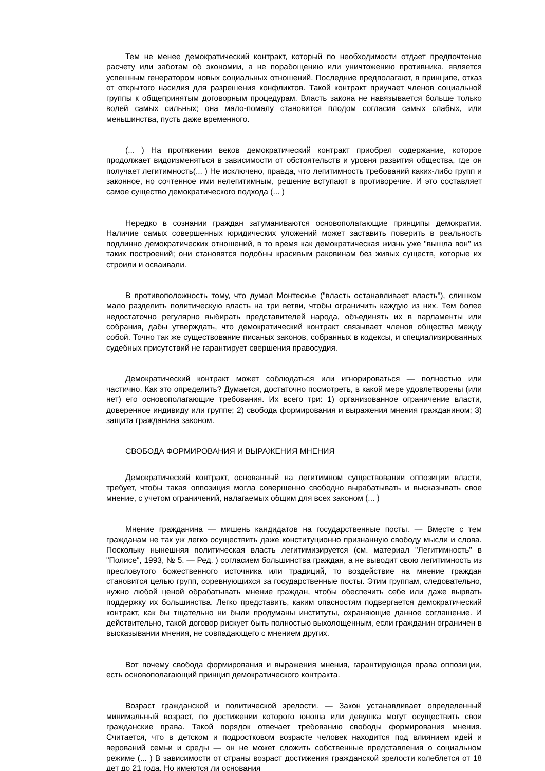Тем не менее демократический контракт, который по необходимости отдает предпочтение расчету или заботам об экономии, а не порабощению или уничтожению противника, является успешным генератором новых социальных отношений. Последние предполагают, в принципе, отказ от открытого насилия для разрешения конфликтов. Такой контракт приучает членов социальной группы к общепринятым договорным процедурам. Власть закона не навязывается больше только волей самых сильных; она мало-помалу становится плодом согласия самых слабых, или меньшинства, пусть даже временного.
(... ) На протяжении веков демократический контракт приобрел содержание, которое продолжает видоизменяться в зависимости от обстоятельств и уровня развития общества, где он получает легитимность(... ) Не исключено, правда, что легитимность требований каких-либо групп и законное, но сочтенное ими нелегитимным, решение вступают в противоречие. И это составляет самое существо демократического подхода (... )
Нередко в сознании граждан затуманиваются основополагающие принципы демократии. Наличие самых совершенных юридических уложений может заставить поверить в реальность подлинно демократических отношений, в то время как демократическая жизнь уже "вышла вон" из таких построений; они становятся подобны красивым раковинам без живых существ, которые их строили и осваивали.
В противоположность тому, что думал Монтескье ("власть останавливает власть"), слишком мало разделить политическую власть на три ветви, чтобы ограничить каждую из них. Тем более недостаточно регулярно выбирать представителей народа, объединять их в парламенты или собрания, дабы утверждать, что демократический контракт связывает членов общества между собой. Точно так же существование писаных законов, собранных в кодексы, и специализированных судебных присутствий не гарантирует свершения правосудия.
Демократический контракт может соблюдаться или игнорироваться — полностью или частично. Как это определить? Думается, достаточно посмотреть, в какой мере удовлетворены (или нет) его основополагающие требования. Их всего три: 1) организованное ограничение власти, доверенное индивиду или группе; 2) свобода формирования и выражения мнения гражданином; 3) защита гражданина законом.
СВОБОДА ФОРМИРОВАНИЯ И ВЫРАЖЕНИЯ МНЕНИЯ
Демократический контракт, основанный на легитимном существовании оппозиции власти, требует, чтобы такая оппозиция могла совершенно свободно вырабатывать и высказывать свое мнение, с учетом ограничений, налагаемых общим для всех законом (... )
Мнение гражданина — мишень кандидатов на государственные посты. — Вместе с тем гражданам не так уж легко осуществить даже конституционно признанную свободу мысли и слова. Поскольку нынешняя политическая власть легитимизируется (см. материал "Легитимность" в "Полисе", 1993, № 5. — Ред. ) согласием большинства граждан, а не выводит свою легитимность из пресловутого божественного источника или традиций, то воздействие на мнение граждан становится целью групп, соревнующихся за государственные посты. Этим группам, следовательно, нужно любой ценой обрабатывать мнение граждан, чтобы обеспечить себе или даже вырвать поддержку их большинства. Легко представить, каким опасностям подвергается демократический контракт, как бы тщательно ни были продуманы институты, охраняющие данное соглашение. И действительно, такой договор рискует быть полностью выхолощенным, если гражданин ограничен в высказывании мнения, не совпадающего с мнением других.
Вот почему свобода формирования и выражения мнения, гарантирующая права оппозиции, есть основополагающий принцип демократического контракта.
Возраст гражданской и политической зрелости. — Закон устанавливает определенный минимальный возраст, по достижении которого юноша или девушка могут осуществить свои гражданские права. Такой порядок отвечает требованию свободы формирования мнения. Считается, что в детском и подростковом возрасте человек находится под влиянием идей и верований семьи и среды — он не может сложить собственные представления о социальном режиме (... ) В зависимости от страны возраст достижения гражданской зрелости колеблется от 18 дет до 21 года. Но имеются ли основания